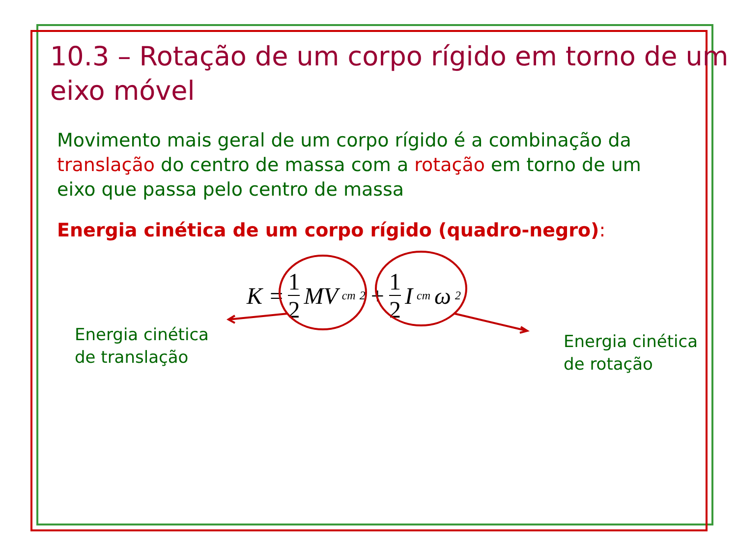10.3 – Rotação de um corpo rígido em torno de um eixo móvel
Movimento mais geral de um corpo rígido é a combinação da translação do centro de massa com a rotação em torno de um eixo que passa pelo centro de massa
Energia cinética de um corpo rígido (quadro-negro):
K = 1 2 MV<sub>cm</sub><sup>2</sup> + 1 2 I<sub>cm</sub>ω<sup>2</sup>
Energia cinética
de translação
Energia cinética
de rotação